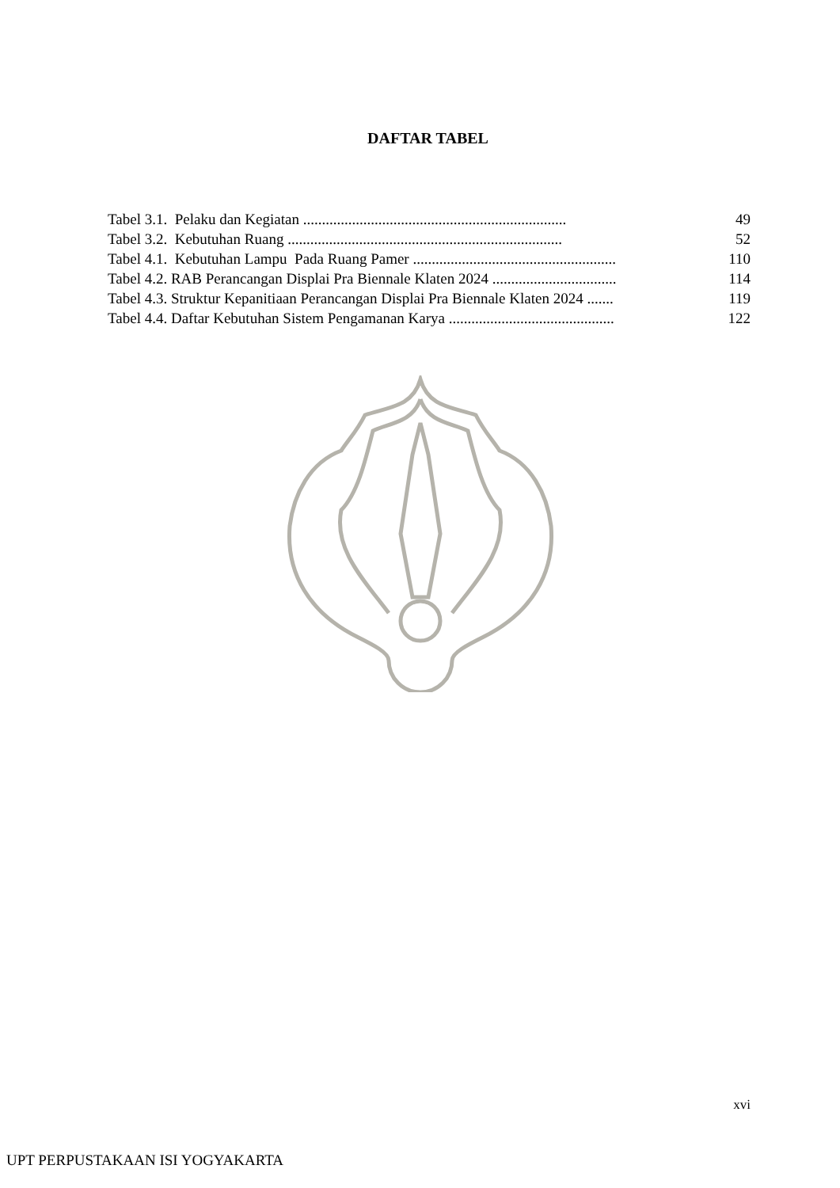DAFTAR TABEL
| Tabel 3.1. Pelaku dan Kegiatan ...................................................................... | 49 |
| Tabel 3.2. Kebutuhan Ruang ......................................................................... | 52 |
| Tabel 4.1. Kebutuhan Lampu Pada Ruang Pamer ...................................................... | 110 |
| Tabel 4.2. RAB Perancangan Displai Pra Biennale Klaten 2024 ................................. | 114 |
| Tabel 4.3. Struktur Kepanitiaan Perancangan Displai Pra Biennale Klaten 2024 ....... | 119 |
| Tabel 4.4. Daftar Kebutuhan Sistem Pengamanan Karya ............................................ | 122 |
xvi
UPT PERPUSTAKAAN ISI YOGYAKARTA